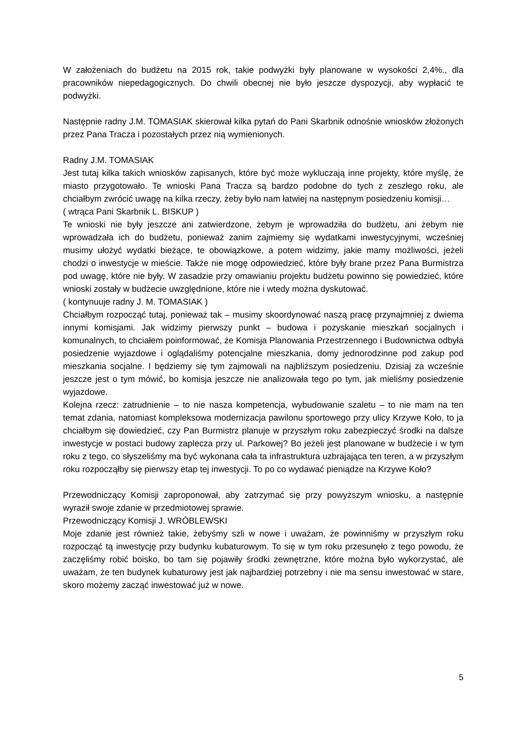W założeniach do budżetu na 2015 rok, takie podwyżki były planowane w wysokości 2,4%., dla pracowników niepedagogicznych. Do chwili obecnej nie było jeszcze dyspozycji, aby wypłacić te podwyżki.
Następnie radny J.M. TOMASIAK skierował kilka pytań do Pani Skarbnik odnośnie wniosków złożonych przez Pana Tracza i pozostałych przez nią wymienionych.
Radny J.M. TOMASIAK
Jest tutaj kilka takich wniosków zapisanych, które być może wykluczają inne projekty, które myślę, że miasto przygotowało. Te wnioski Pana Tracza są bardzo podobne do tych z zeszłego roku, ale chciałbym zwrócić uwagę na kilka rzeczy, żeby było nam łatwiej na następnym posiedzeniu komisji…
( wtrąca Pani Skarbnik L. BISKUP )
Te wnioski nie były jeszcze ani zatwierdzone, żebym je wprowadziła do budżetu, ani żebym nie wprowadzała ich do budżetu, ponieważ zanim zajmiemy się wydatkami inwestycyjnymi, wcześniej musimy ułożyć wydatki bieżące, te obowiązkowe, a potem widzimy, jakie mamy możliwości, jeżeli chodzi o inwestycje w mieście. Także nie mogę odpowiedzieć, które były brane przez Pana Burmistrza pod uwagę, które nie były. W zasadzie przy omawianiu projektu budżetu powinno się powiedzieć, które wnioski zostały w budżecie uwzględnione, które nie i wtedy można dyskutować.
( kontynuuje radny J. M. TOMASIAK )
Chciałbym rozpocząć tutaj, ponieważ tak – musimy skoordynować naszą pracę przynajmniej z dwiema innymi komisjami. Jak widzimy pierwszy punkt – budowa i pozyskanie mieszkań socjalnych i komunalnych, to chciałem poinformować, że Komisja Planowania Przestrzennego i Budownictwa odbyła posiedzenie wyjazdowe i oglądaliśmy potencjalne mieszkania, domy jednorodzinne pod zakup pod mieszkania socjalne. I będziemy się tym zajmowali na najbliższym posiedzeniu. Dzisiaj za wcześnie jeszcze jest o tym mówić, bo komisja jeszcze nie analizowała tego po tym, jak mieliśmy posiedzenie wyjazdowe.
Kolejna rzecz: zatrudnienie – to nie nasza kompetencja, wybudowanie szaletu – to nie mam na ten temat zdania, natomiast kompleksowa modernizacja pawilonu sportowego przy ulicy Krzywe Koło, to ja chciałbym się dowiedzieć, czy Pan Burmistrz planuje w przyszłym roku zabezpieczyć środki na dalsze inwestycje w postaci budowy zaplecza przy ul. Parkowej? Bo jeżeli jest planowane w budżecie i w tym roku z tego, co słyszeliśmy ma być wykonana cała ta infrastruktura uzbrajająca ten teren, a w przyszłym roku rozpocząłby się pierwszy etap tej inwestycji. To po co wydawać pieniądze na Krzywe Koło?
Przewodniczący Komisji zaproponował, aby zatrzymać się przy powyższym wniosku, a następnie wyraził swoje zdanie w przedmiotowej sprawie.
Przewodniczący Komisji J. WRÓBLEWSKI
Moje zdanie jest również takie, żebyśmy szli w nowe i uważam, że powinniśmy w przyszłym roku rozpocząć tą inwestycję przy budynku kubaturowym. To się w tym roku przesunęło z tego powodu, że zaczęliśmy robić boisko, bo tam się pojawiły środki zewnętrzne, które można było wykorzystać, ale uważam, że ten budynek kubaturowy jest jak najbardziej potrzebny i nie ma sensu inwestować w stare, skoro możemy zacząć inwestować już w nowe.
5